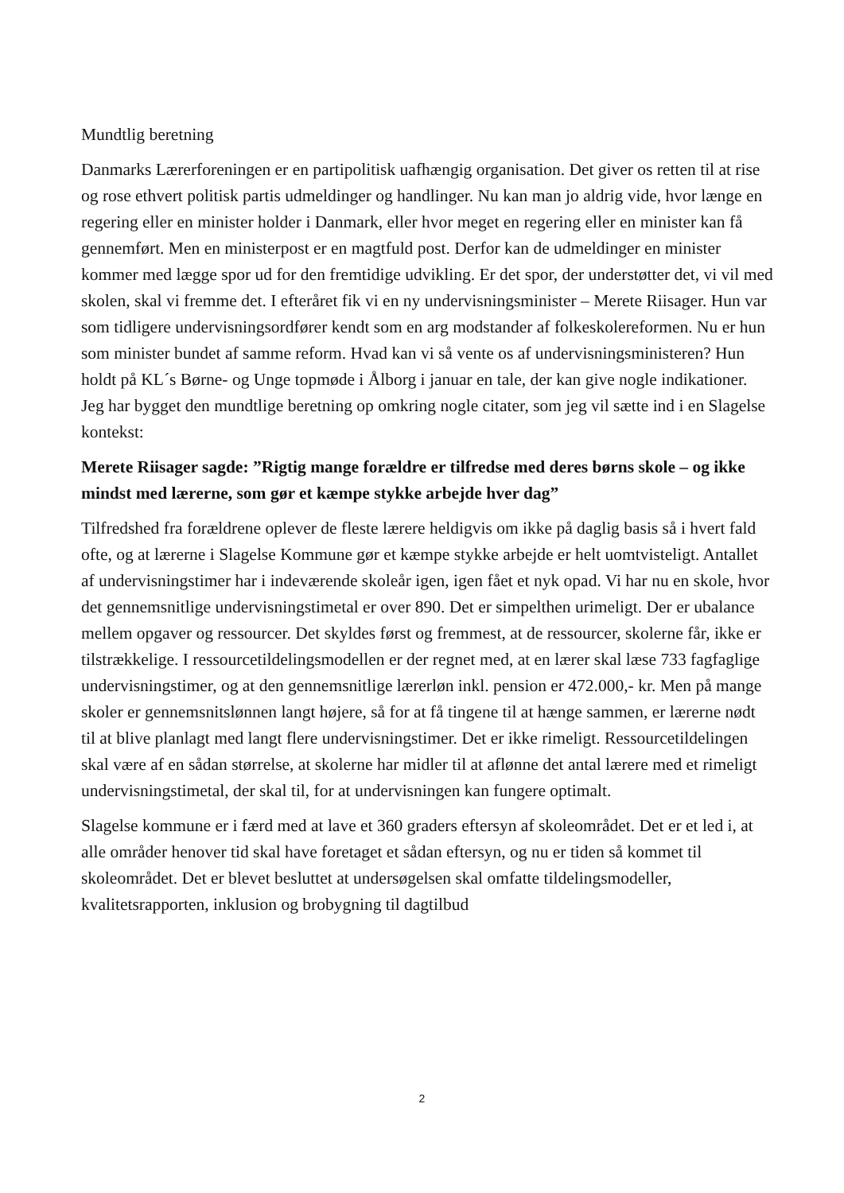Mundtlig beretning
Danmarks Lærerforeningen er en partipolitisk uafhængig organisation. Det giver os retten til at rise og rose ethvert politisk partis udmeldinger og handlinger. Nu kan man jo aldrig vide, hvor længe en regering eller en minister holder i Danmark, eller hvor meget en regering eller en minister kan få gennemført. Men en ministerpost er en magtfuld post. Derfor kan de udmeldinger en minister kommer med lægge spor ud for den fremtidige udvikling. Er det spor, der understøtter det, vi vil med skolen, skal vi fremme det. I efteråret fik vi en ny undervisningsminister – Merete Riisager. Hun var som tidligere undervisningsordfører kendt som en arg modstander af folkeskolereformen. Nu er hun som minister bundet af samme reform. Hvad kan vi så vente os af undervisningsministeren? Hun holdt på KL´s Børne- og Unge topmøde i Ålborg i januar en tale, der kan give nogle indikationer. Jeg har bygget den mundtlige beretning op omkring nogle citater, som jeg vil sætte ind i en Slagelse kontekst:
Merete Riisager sagde: ”Rigtig mange forældre er tilfredse med deres børns skole – og ikke mindst med lærerne, som gør et kæmpe stykke arbejde hver dag”
Tilfredshed fra forældrene oplever de fleste lærere heldigvis om ikke på daglig basis så i hvert fald ofte, og at lærerne i Slagelse Kommune gør et kæmpe stykke arbejde er helt uomtvisteligt. Antallet af undervisningstimer har i indeværende skoleår igen, igen fået et nyk opad. Vi har nu en skole, hvor det gennemsnitlige undervisningstimetal er over 890. Det er simpelthen urimeligt. Der er ubalance mellem opgaver og ressourcer. Det skyldes først og fremmest, at de ressourcer, skolerne får, ikke er tilstrækkelige. I ressourcetildelingsmodellen er der regnet med, at en lærer skal læse 733 fagfaglige undervisningstimer, og at den gennemsnitlige lærerløn inkl. pension er 472.000,- kr. Men på mange skoler er gennemsnitslønnen langt højere, så for at få tingene til at hænge sammen, er lærerne nødt til at blive planlagt med langt flere undervisningstimer. Det er ikke rimeligt. Ressourcetildelingen skal være af en sådan størrelse, at skolerne har midler til at aflønne det antal lærere med et rimeligt undervisningstimetal, der skal til, for at undervisningen kan fungere optimalt.
Slagelse kommune er i færd med at lave et 360 graders eftersyn af skoleområdet. Det er et led i, at alle områder henover tid skal have foretaget et sådan eftersyn, og nu er tiden så kommet til skoleområdet. Det er blevet besluttet at undersøgelsen skal omfatte tildelingsmodeller, kvalitetsrapporten, inklusion og brobygning til dagtilbud
2